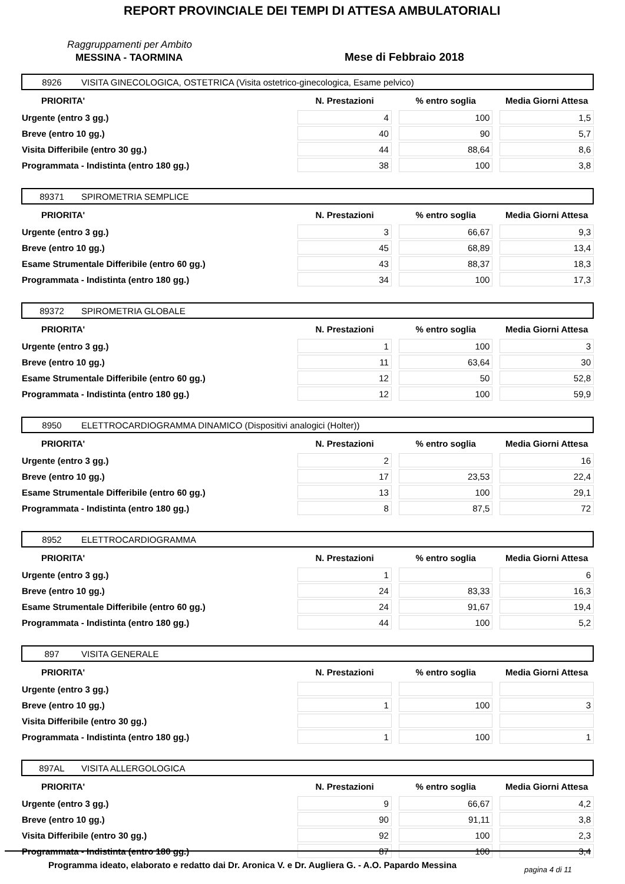REPORT PROVINCIALE DEI TEMPI DI ATTESA AMBULATORIALI
Raggruppamenti per Ambito
MESSINA - TAORMINA Mese di Febbraio 2018
8926 VISITA GINECOLOGICA, OSTETRICA (Visita ostetrico-ginecologica, Esame pelvico)
| PRIORITA' | N. Prestazioni | % entro soglia | Media Giorni Attesa |
| --- | --- | --- | --- |
| Urgente (entro 3 gg.) | 4 | 100 | 1,5 |
| Breve (entro 10 gg.) | 40 | 90 | 5,7 |
| Visita Differibile (entro 30 gg.) | 44 | 88,64 | 8,6 |
| Programmata - Indistinta (entro 180 gg.) | 38 | 100 | 3,8 |
89371 SPIROMETRIA SEMPLICE
| PRIORITA' | N. Prestazioni | % entro soglia | Media Giorni Attesa |
| --- | --- | --- | --- |
| Urgente (entro 3 gg.) | 3 | 66,67 | 9,3 |
| Breve (entro 10 gg.) | 45 | 68,89 | 13,4 |
| Esame Strumentale Differibile (entro 60 gg.) | 43 | 88,37 | 18,3 |
| Programmata - Indistinta (entro 180 gg.) | 34 | 100 | 17,3 |
89372 SPIROMETRIA GLOBALE
| PRIORITA' | N. Prestazioni | % entro soglia | Media Giorni Attesa |
| --- | --- | --- | --- |
| Urgente (entro 3 gg.) | 1 | 100 | 3 |
| Breve (entro 10 gg.) | 11 | 63,64 | 30 |
| Esame Strumentale Differibile (entro 60 gg.) | 12 | 50 | 52,8 |
| Programmata - Indistinta (entro 180 gg.) | 12 | 100 | 59,9 |
8950 ELETTROCARDIOGRAMMA DINAMICO (Dispositivi analogici (Holter))
| PRIORITA' | N. Prestazioni | % entro soglia | Media Giorni Attesa |
| --- | --- | --- | --- |
| Urgente (entro 3 gg.) | 2 | | 16 |
| Breve (entro 10 gg.) | 17 | 23,53 | 22,4 |
| Esame Strumentale Differibile (entro 60 gg.) | 13 | 100 | 29,1 |
| Programmata - Indistinta (entro 180 gg.) | 8 | 87,5 | 72 |
8952 ELETTROCARDIOGRAMMA
| PRIORITA' | N. Prestazioni | % entro soglia | Media Giorni Attesa |
| --- | --- | --- | --- |
| Urgente (entro 3 gg.) | 1 | | 6 |
| Breve (entro 10 gg.) | 24 | 83,33 | 16,3 |
| Esame Strumentale Differibile (entro 60 gg.) | 24 | 91,67 | 19,4 |
| Programmata - Indistinta (entro 180 gg.) | 44 | 100 | 5,2 |
897 VISITA GENERALE
| PRIORITA' | N. Prestazioni | % entro soglia | Media Giorni Attesa |
| --- | --- | --- | --- |
| Urgente (entro 3 gg.) | | | |
| Breve (entro 10 gg.) | 1 | 100 | 3 |
| Visita Differibile (entro 30 gg.) | | | |
| Programmata - Indistinta (entro 180 gg.) | 1 | 100 | 1 |
897AL VISITA ALLERGOLOGICA
| PRIORITA' | N. Prestazioni | % entro soglia | Media Giorni Attesa |
| --- | --- | --- | --- |
| Urgente (entro 3 gg.) | 9 | 66,67 | 4,2 |
| Breve (entro 10 gg.) | 90 | 91,11 | 3,8 |
| Visita Differibile (entro 30 gg.) | 92 | 100 | 2,3 |
| Programmata - Indistinta (entro 180 gg.) | 87 | 100 | 3,4 |
Programma ideato, elaborato e redatto dai Dr. Aronica V. e Dr. Augliera G. - A.O. Papardo Messina
pagina 4 di 11